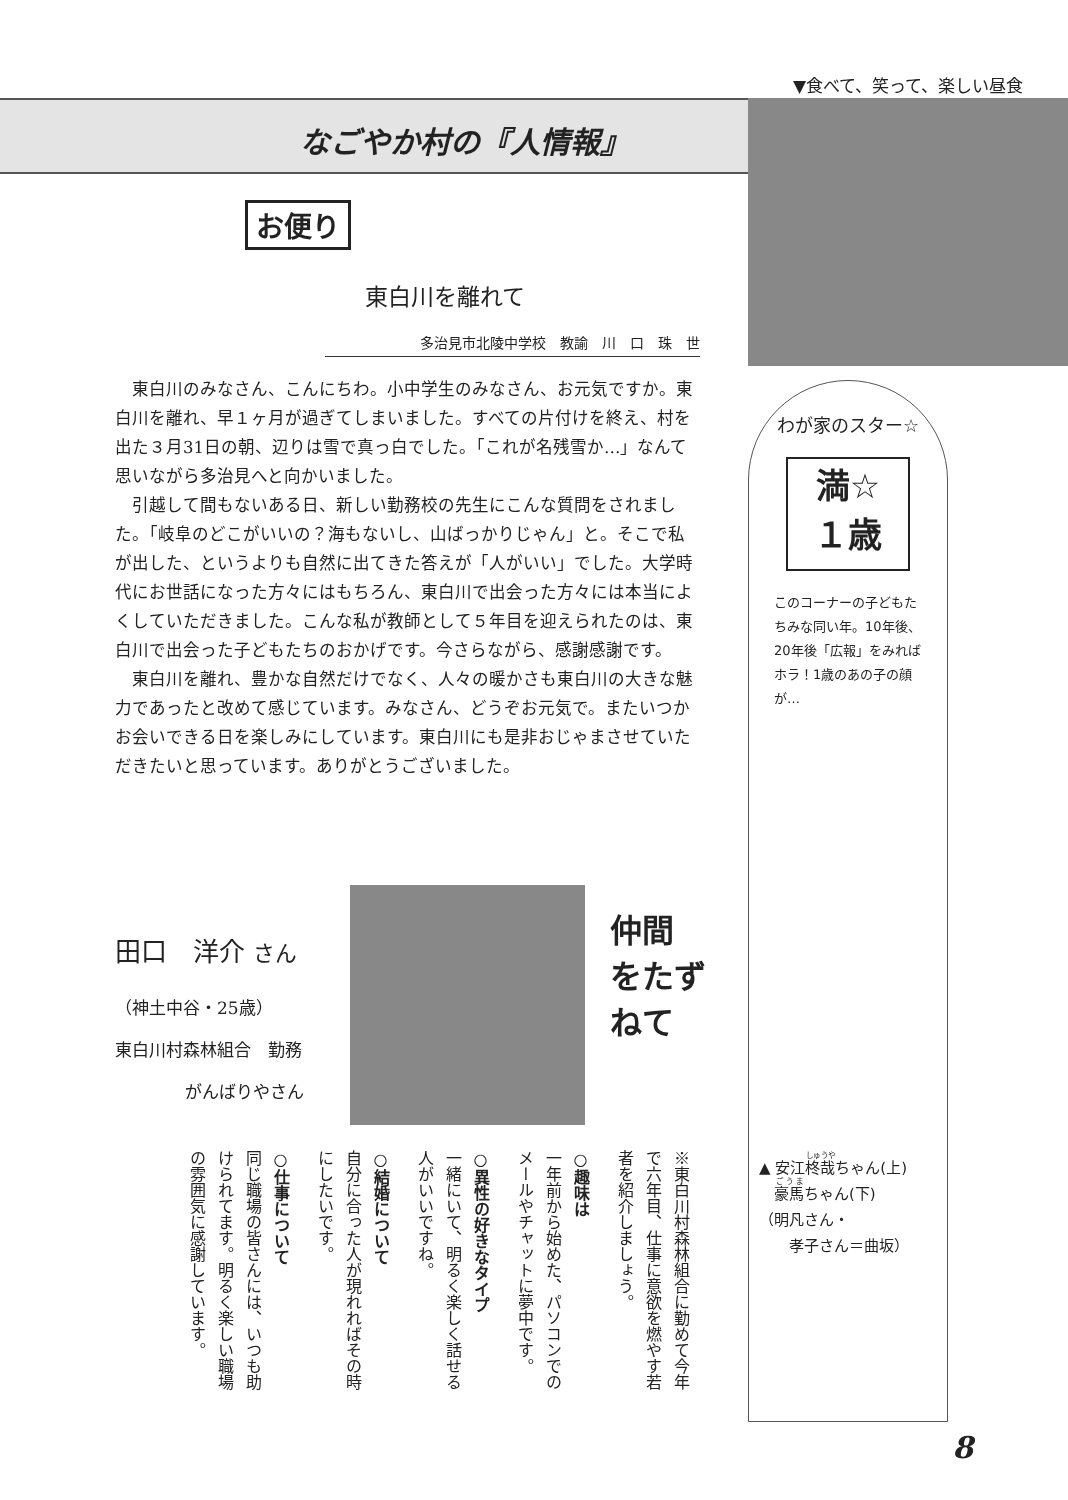▼食べて、笑って、楽しい昼食
なごやか村の『人情報』
お便り
東白川を離れて
多治見市北陵中学校　教諭　川　口　珠　世
東白川のみなさん、こんにちわ。小中学生のみなさん、お元気ですか。東白川を離れ、早１ヶ月が過ぎてしまいました。すべての片付けを終え、村を出た３月31日の朝、辺りは雪で真っ白でした。「これが名残雪か…」なんて思いながら多治見へと向かいました。
引越して間もないある日、新しい勤務校の先生にこんな質問をされました。「岐阜のどこがいいの？海もないし、山ばっかりじゃん」と。そこで私が出した、というよりも自然に出てきた答えが「人がいい」でした。大学時代にお世話になった方々にはもちろん、東白川で出会った方々には本当によくしていただきました。こんな私が教師として５年目を迎えられたのは、東白川で出会った子どもたちのおかげです。今さらながら、感謝感謝です。
東白川を離れ、豊かな自然だけでなく、人々の暖かさも東白川の大きな魅力であったと改めて感じています。みなさん、どうぞお元気で。またいつかお会いできる日を楽しみにしています。東白川にも是非おじゃまさせていただきたいと思っています。ありがとうございました。
田口　洋介 さん
（神土中谷・25歳）
東白川村森林組合　勤務
がんばりやさん
仲間
をたずねて
※東白川村森林組合に勤めて今年で六年目、仕事に意欲を燃やす若者を紹介しましょう。
○趣味は
一年前から始めた、パソコンでのメールやチャットに夢中です。
○異性の好きなタイプ
一緒にいて、明るく楽しく話せる人がいいですね。
○結婚について
自分に合った人が現れればその時にしたいです。
○仕事について
同じ職場の皆さんには、いつも助けられてます。明るく楽しい職場の雰囲気に感謝しています。
わが家のスター☆
満☆
１歳
このコーナーの子どもたちみな同い年。10年後、20年後「広報」をみればホラ！1歳のあの子の顔が…
▲ 安江柊哉ちゃん(上)
　豪馬ちゃん(下)
（明凡さん・
　　孝子さん＝曲坂）
8